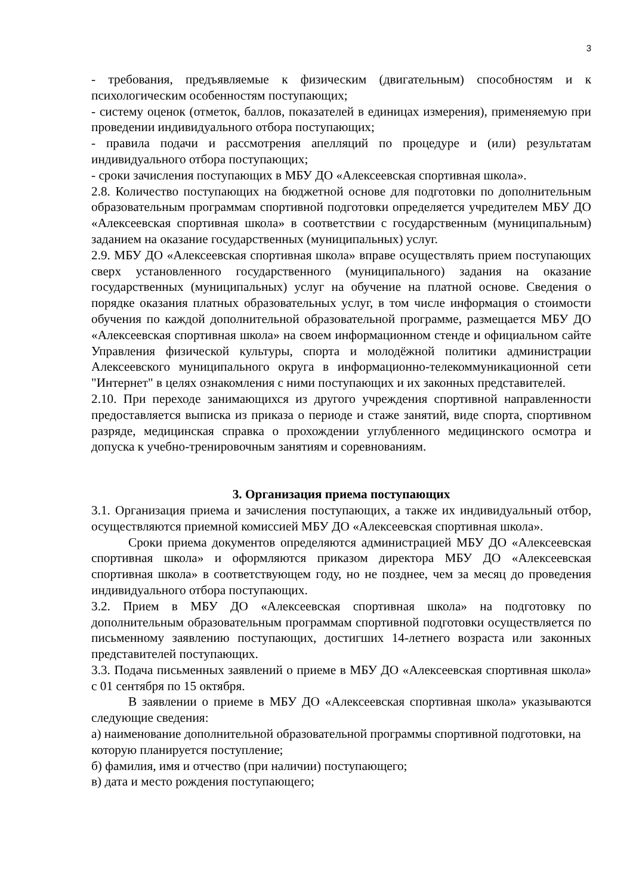3
- требования, предъявляемые к физическим (двигательным) способностям и к психологическим особенностям поступающих;
- систему оценок (отметок, баллов, показателей в единицах измерения), применяемую при проведении индивидуального отбора поступающих;
- правила подачи и рассмотрения апелляций по процедуре и (или) результатам индивидуального отбора поступающих;
- сроки зачисления поступающих в МБУ ДО «Алексеевская спортивная школа».
2.8. Количество поступающих на бюджетной основе для подготовки по дополнительным образовательным программам спортивной подготовки определяется учредителем МБУ ДО «Алексеевская спортивная школа» в соответствии с государственным (муниципальным) заданием на оказание государственных (муниципальных) услуг.
2.9. МБУ ДО «Алексеевская спортивная школа» вправе осуществлять прием поступающих сверх установленного государственного (муниципального) задания на оказание государственных (муниципальных) услуг на обучение на платной основе. Сведения о порядке оказания платных образовательных услуг, в том числе информация о стоимости обучения по каждой дополнительной образовательной программе, размещается МБУ ДО «Алексеевская спортивная школа» на своем информационном стенде и официальном сайте Управления физической культуры, спорта и молодёжной политики администрации Алексеевского муниципального округа в информационно-телекоммуникационной сети "Интернет" в целях ознакомления с ними поступающих и их законных представителей.
2.10. При переходе занимающихся из другого учреждения спортивной направленности предоставляется выписка из приказа о периоде и стаже занятий, виде спорта, спортивном разряде, медицинская справка о прохождении углубленного медицинского осмотра и допуска к учебно-тренировочным занятиям и соревнованиям.
3. Организация приема поступающих
3.1. Организация приема и зачисления поступающих, а также их индивидуальный отбор, осуществляются приемной комиссией МБУ ДО «Алексеевская спортивная школа».
Сроки приема документов определяются администрацией МБУ ДО «Алексеевская спортивная школа» и оформляются приказом директора МБУ ДО «Алексеевская спортивная школа» в соответствующем году, но не позднее, чем за месяц до проведения индивидуального отбора поступающих.
3.2. Прием в МБУ ДО «Алексеевская спортивная школа» на подготовку по дополнительным образовательным программам спортивной подготовки осуществляется по письменному заявлению поступающих, достигших 14-летнего возраста или законных представителей поступающих.
3.3. Подача письменных заявлений о приеме в МБУ ДО «Алексеевская спортивная школа» с 01 сентября по 15 октября.
В заявлении о приеме в МБУ ДО «Алексеевская спортивная школа» указываются следующие сведения:
а) наименование дополнительной образовательной программы спортивной подготовки, на которую планируется поступление;
б) фамилия, имя и отчество (при наличии) поступающего;
в) дата и место рождения поступающего;